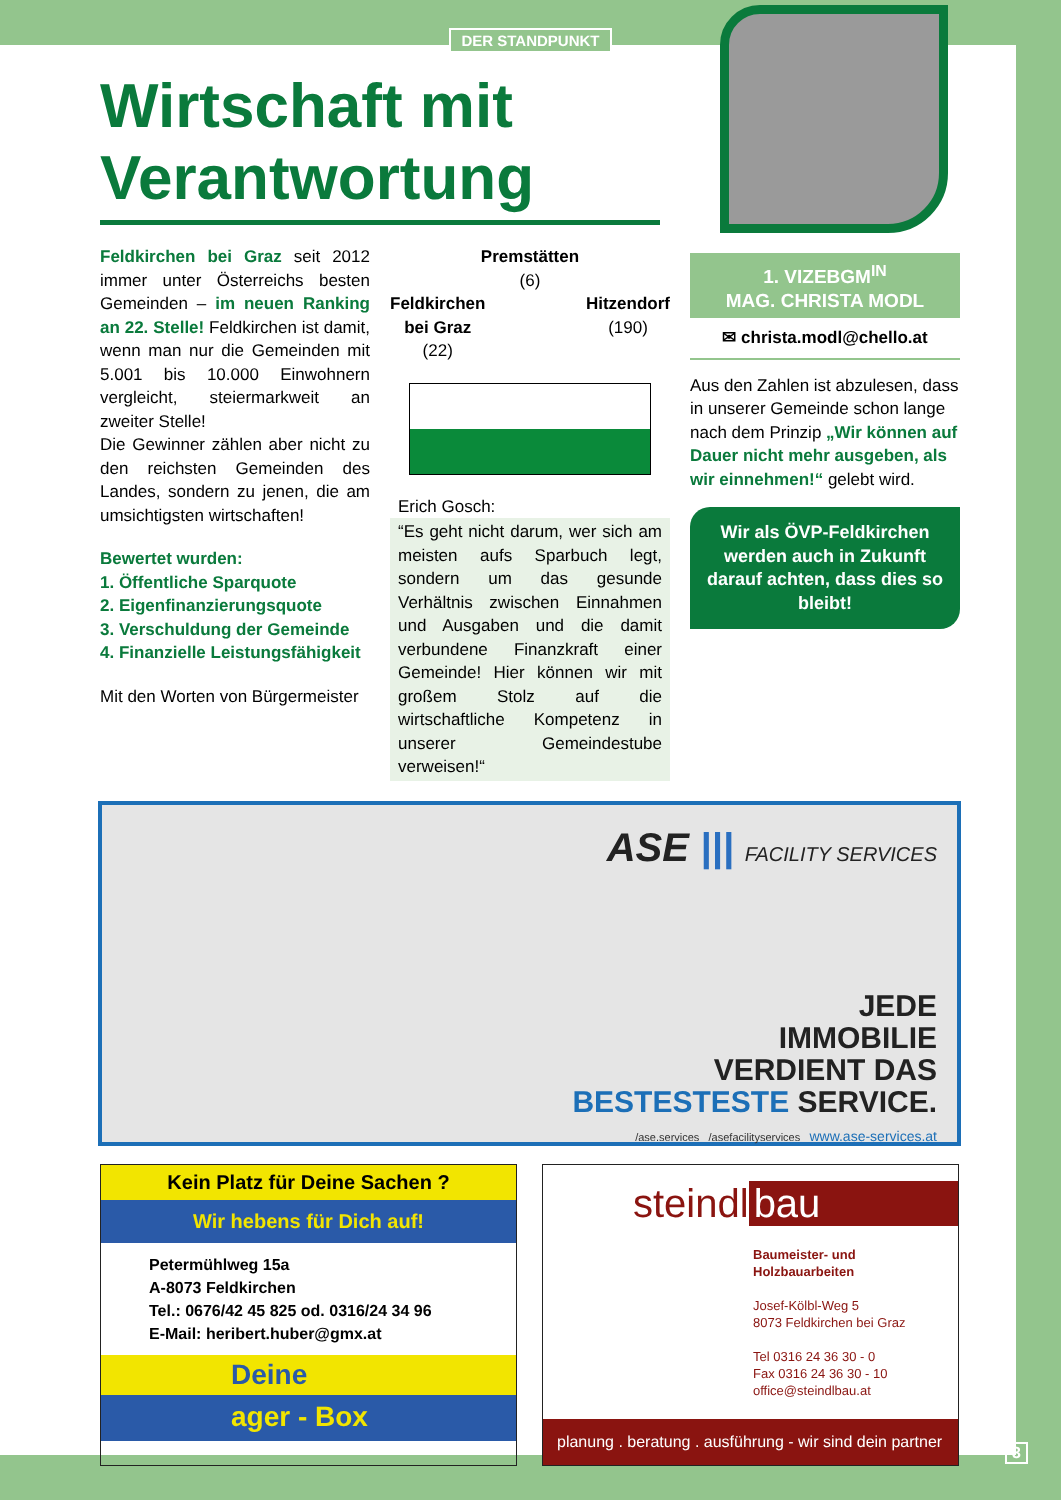DER STANDPUNKT
Wirtschaft mit Verantwortung
Feldkirchen bei Graz seit 2012 immer unter Österreichs besten Gemeinden – im neuen Ranking an 22. Stelle! Feldkirchen ist damit, wenn man nur die Gemeinden mit 5.001 bis 10.000 Einwohnern vergleicht, steiermarkweit an zweiter Stelle!
Die Gewinner zählen aber nicht zu den reichsten Gemeinden des Landes, sondern zu jenen, die am umsichtigsten wirtschaften!
Bewertet wurden:
1. Öffentliche Sparquote
2. Eigenfinanzierungsquote
3. Verschuldung der Gemeinde
4. Finanzielle Leistungsfähigkeit
Mit den Worten von Bürgermeister
Premstätten
(6)
Feldkirchen
bei Graz
(22)
Hitzendorf
(190)
Erich Gosch:
“Es geht nicht darum, wer sich am meisten aufs Sparbuch legt, sondern um das gesunde Verhältnis zwischen Einnahmen und Ausgaben und die damit verbundene Finanzkraft einer Gemeinde! Hier können wir mit großem Stolz auf die wirtschaftliche Kompetenz in unserer Gemeindestube verweisen!“
1. VIZEBGM<sup>IN</sup>
MAG. CHRISTA MODL
✉ christa.modl@chello.at
Aus den Zahlen ist abzulesen, dass in unserer Gemeinde schon lange nach dem Prinzip „Wir können auf Dauer nicht mehr ausgeben, als wir einnehmen!“ gelebt wird.
Wir als ÖVP-Feldkirchen werden auch in Zukunft darauf achten, dass dies so bleibt!
ASE ||| FACILITY SERVICES
JEDE
IMMOBILIE
VERDIENT DAS
BESTESTESTE SERVICE.
/ase.services /asefacilityservices www.ase-services.at
Kein Platz für Deine Sachen ?
Wir hebens für Dich auf!
Petermühlweg 15a
A-8073 Feldkirchen
Tel.: 0676/42 45 825 od. 0316/24 34 96
E-Mail: heribert.huber@gmx.at
Deine
ager - Box
steindl bau
Baumeister- und Holzbauarbeiten
Josef-Kölbl-Weg 5
8073 Feldkirchen bei Graz
Tel 0316 24 36 30 - 0
Fax 0316 24 36 30 - 10
office@steindlbau.at
planung . beratung . ausführung - wir sind dein partner
3